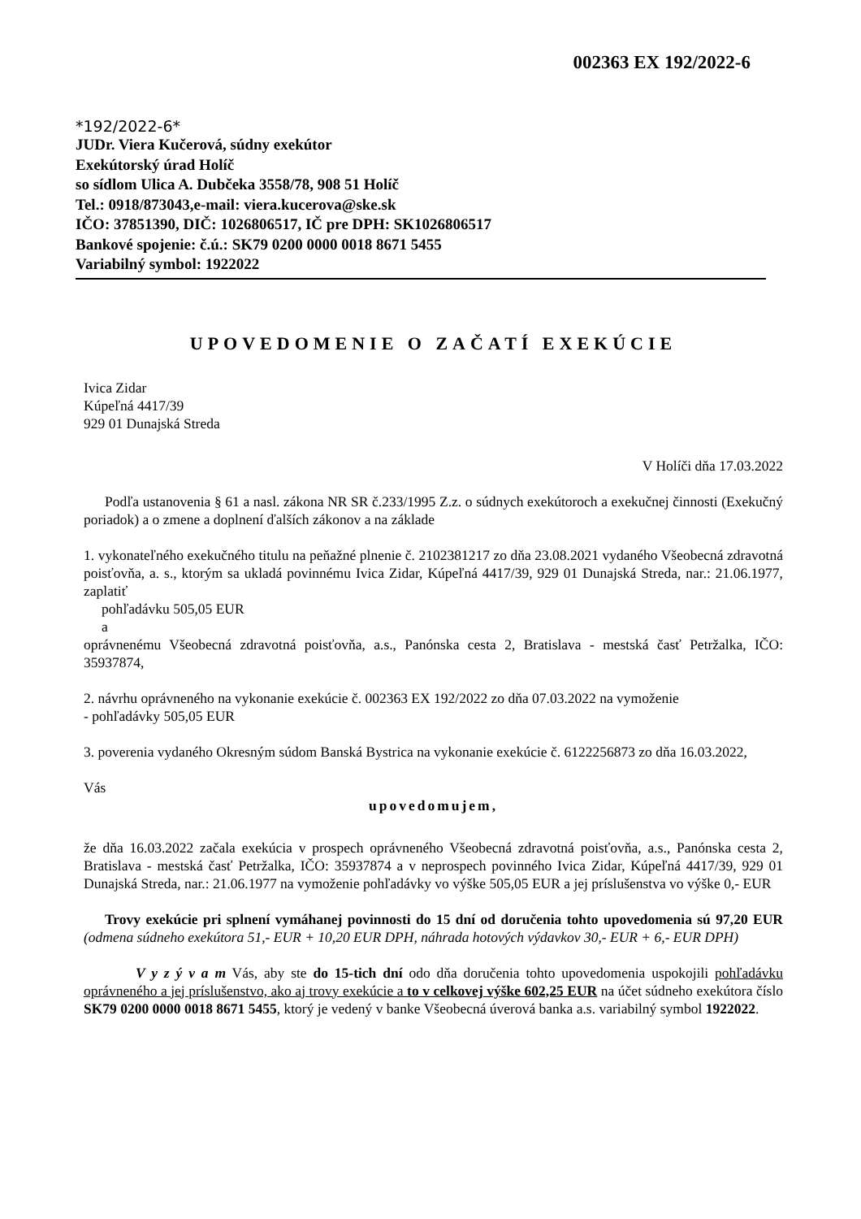002363 EX 192/2022-6
*192/2022-6*
JUDr. Viera Kučerová, súdny exekútor
Exekútorský úrad Holíč
so sídlom Ulica A. Dubčeka 3558/78, 908 51 Holíč
Tel.: 0918/873043,e-mail: viera.kucerova@ske.sk
IČO: 37851390, DIČ: 1026806517, IČ pre DPH: SK1026806517
Bankové spojenie: č.ú.: SK79 0200 0000 0018 8671 5455
Variabilný symbol: 1922022
UPOVEDOMENIE O ZAČATÍ EXEKÚCIE
Ivica Zidar
Kúpeľná 4417/39
929 01 Dunajská Streda
V Holíči dňa 17.03.2022
Podľa ustanovenia § 61 a nasl. zákona NR SR č.233/1995 Z.z. o súdnych exekútoroch a exekučnej činnosti (Exekučný poriadok) a o zmene a doplnení ďalších zákonov a na základe
1. vykonateľného exekučného titulu na peňažné plnenie č. 2102381217 zo dňa 23.08.2021 vydaného Všeobecná zdravotná poisťovňa, a. s., ktorým sa ukladá povinnému Ivica Zidar, Kúpeľná 4417/39, 929 01 Dunajská Streda, nar.: 21.06.1977, zaplatiť
pohľadávku 505,05 EUR
a
oprávnenému Všeobecná zdravotná poisťovňa, a.s., Panónska cesta 2, Bratislava - mestská časť Petržalka, IČO: 35937874,
2. návrhu oprávneného na vykonanie exekúcie č. 002363 EX 192/2022 zo dňa 07.03.2022 na vymoženie
- pohľadávky 505,05 EUR
3. poverenia vydaného Okresným súdom Banská Bystrica na vykonanie exekúcie č. 6122256873 zo dňa 16.03.2022,
Vás
upovedomujem,
že dňa 16.03.2022 začala exekúcia v prospech oprávneného Všeobecná zdravotná poisťovňa, a.s., Panónska cesta 2, Bratislava - mestská časť Petržalka, IČO: 35937874 a v neprospech povinného Ivica Zidar, Kúpeľná 4417/39, 929 01 Dunajská Streda, nar.: 21.06.1977 na vymoženie pohľadávky vo výške 505,05 EUR a jej príslušenstva vo výške 0,- EUR
Trovy exekúcie pri splnení vymáhanej povinnosti do 15 dní od doručenia tohto upovedomenia sú 97,20 EUR (odmena súdneho exekútora 51,- EUR + 10,20 EUR DPH, náhrada hotových výdavkov 30,- EUR + 6,- EUR DPH)
V y z ý v a m Vás, aby ste do 15-tich dní odo dňa doručenia tohto upovedomenia uspokojili pohľadávku oprávneného a jej príslušenstvo, ako aj trovy exekúcie a to v celkovej výške 602,25 EUR na účet súdneho exekútora číslo SK79 0200 0000 0018 8671 5455, ktorý je vedený v banke Všeobecná úverová banka a.s. variabilný symbol 1922022.